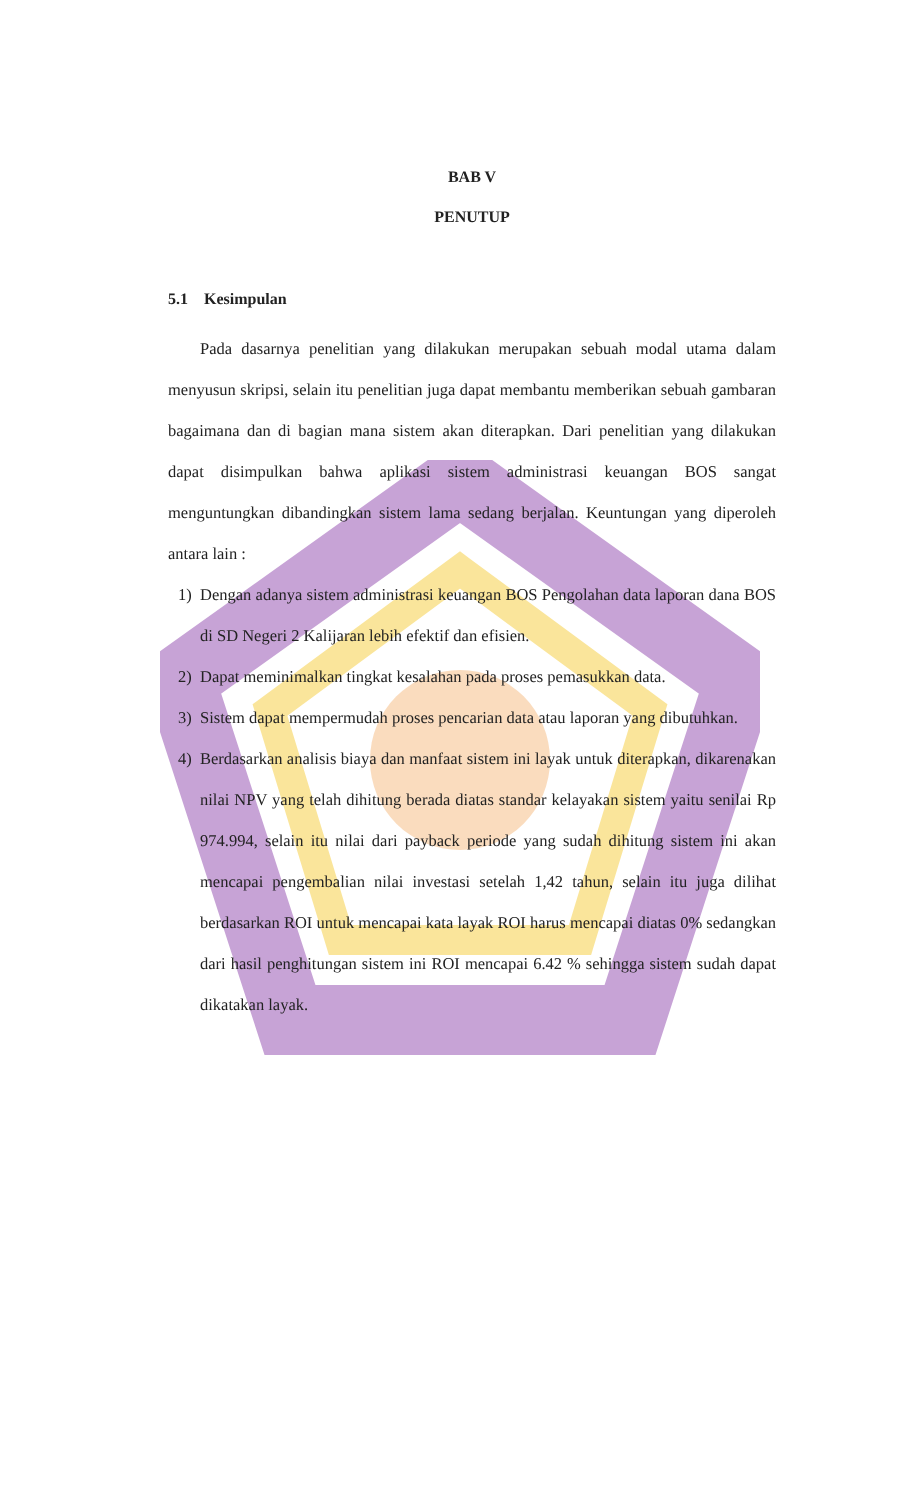BAB V
PENUTUP
5.1 Kesimpulan
Pada dasarnya penelitian yang dilakukan merupakan sebuah modal utama dalam menyusun skripsi, selain itu penelitian juga dapat membantu memberikan sebuah gambaran bagaimana dan di bagian mana sistem akan diterapkan. Dari penelitian yang dilakukan dapat disimpulkan bahwa aplikasi sistem administrasi keuangan BOS sangat menguntungkan dibandingkan sistem lama sedang berjalan. Keuntungan yang diperoleh antara lain :
1) Dengan adanya sistem administrasi keuangan BOS Pengolahan data laporan dana BOS di SD Negeri 2 Kalijaran lebih efektif dan efisien.
2) Dapat meminimalkan tingkat kesalahan pada proses pemasukkan data.
3) Sistem dapat mempermudah proses pencarian data atau laporan yang dibutuhkan.
4) Berdasarkan analisis biaya dan manfaat sistem ini layak untuk diterapkan, dikarenakan nilai NPV yang telah dihitung berada diatas standar kelayakan sistem yaitu senilai Rp 974.994, selain itu nilai dari payback periode yang sudah dihitung sistem ini akan mencapai pengembalian nilai investasi setelah 1,42 tahun, selain itu juga dilihat berdasarkan ROI untuk mencapai kata layak ROI harus mencapai diatas 0% sedangkan dari hasil penghitungan sistem ini ROI mencapai 6.42 % sehingga sistem sudah dapat dikatakan layak.